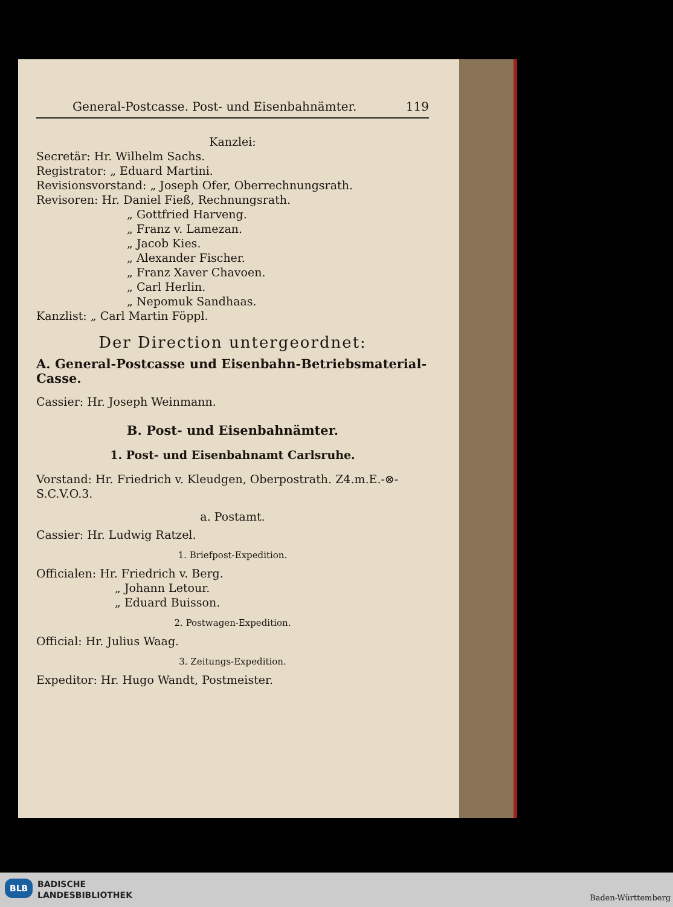General-Postcasse. Post- und Eisenbahnämter. 119
Kanzlei:
Secretär: Hr. Wilhelm Sachs.
Registrator: „ Eduard Martini.
Revisionsvorstand: „ Joseph Ofer, Oberrechnungsrath.
Revisoren: Hr. Daniel Fieß, Rechnungsrath.
„ Gottfried Harveng.
„ Franz v. Lamezan.
„ Jacob Kies.
„ Alexander Fischer.
„ Franz Xaver Chavoen.
„ Carl Herlin.
„ Nepomuk Sandhaas.
Kanzlist: „ Carl Martin Föppl.
Der Direction untergeordnet:
A. General-Postcasse und Eisenbahn-Betriebsmaterial-Casse.
Cassier: Hr. Joseph Weinmann.
B. Post- und Eisenbahnämter.
1. Post- und Eisenbahnamt Carlsruhe.
Vorstand: Hr. Friedrich v. Kleudgen, Oberpostrath. Z4.m.E.-⊗-S.C.V.O.3.
a. Postamt.
Cassier: Hr. Ludwig Ratzel.
1. Briefpost-Expedition.
Officialen: Hr. Friedrich v. Berg.
„ Johann Letour.
„ Eduard Buisson.
2. Postwagen-Expedition.
Official: Hr. Julius Waag.
3. Zeitungs-Expedition.
Expeditor: Hr. Hugo Wandt, Postmeister.
BLB
BADISCHE
LANDESBIBLIOTHEK
Baden-Württemberg